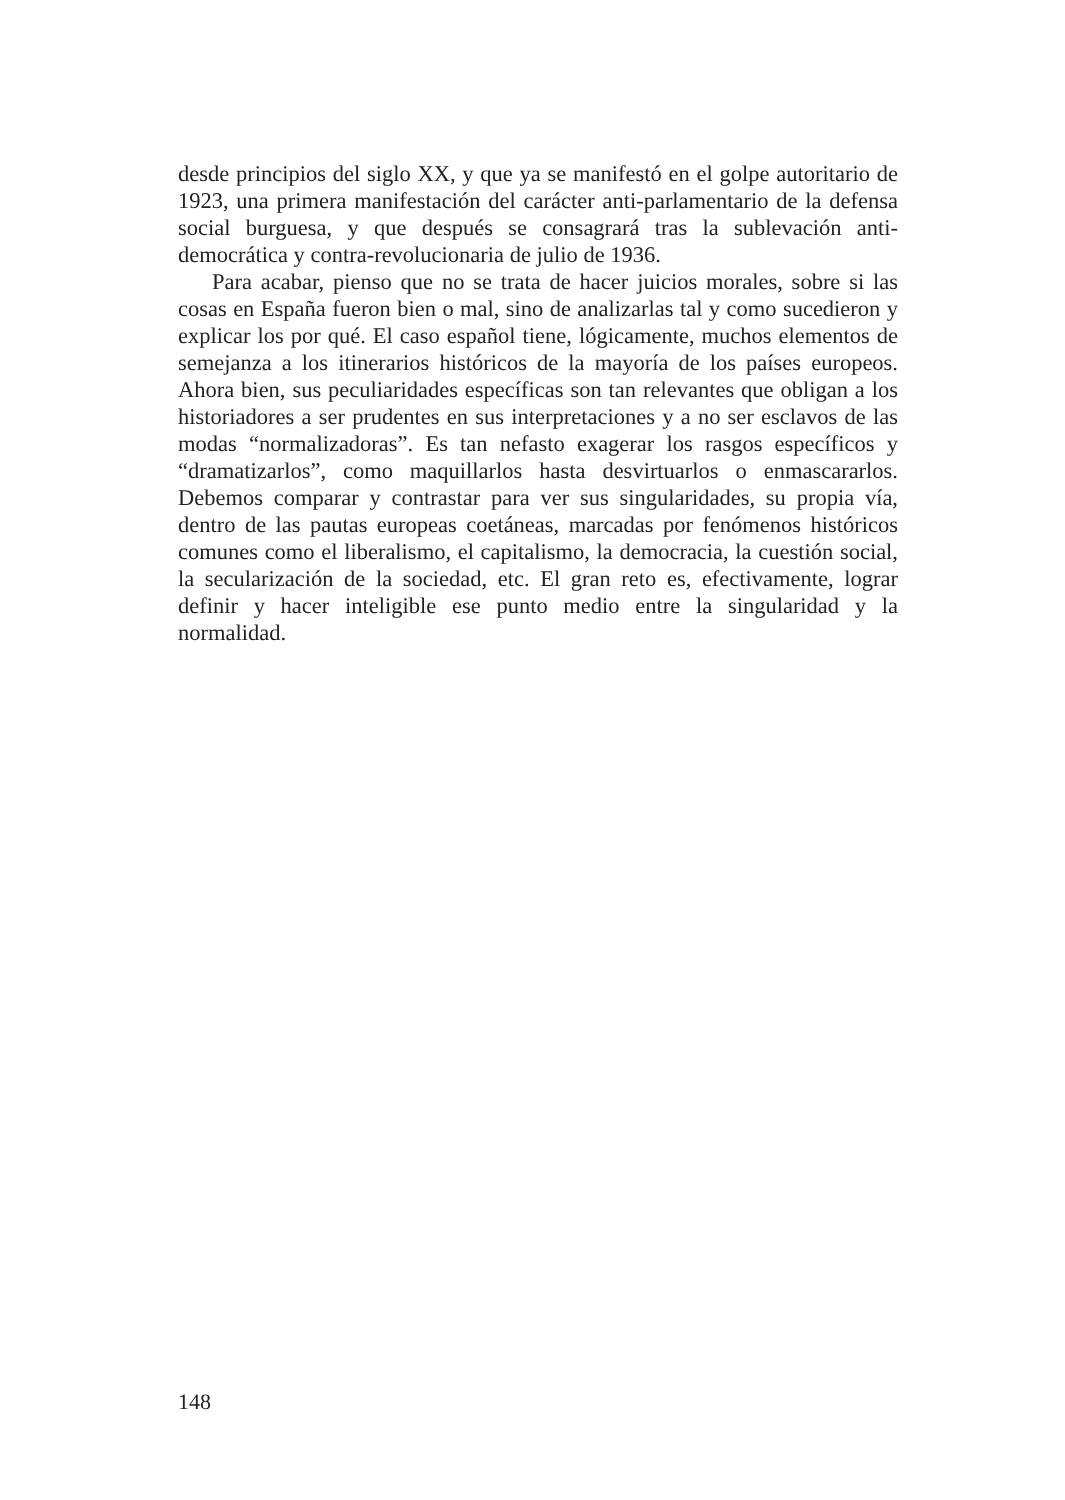desde principios del siglo XX, y que ya se manifestó en el golpe autoritario de 1923, una primera manifestación del carácter anti-parlamentario de la defensa social burguesa, y que después se consagrará tras la sublevación anti-democrática y contra-revolucionaria de julio de 1936.
Para acabar, pienso que no se trata de hacer juicios morales, sobre si las cosas en España fueron bien o mal, sino de analizarlas tal y como sucedieron y explicar los por qué. El caso español tiene, lógicamente, muchos elementos de semejanza a los itinerarios históricos de la mayoría de los países europeos. Ahora bien, sus peculiaridades específicas son tan relevantes que obligan a los historiadores a ser prudentes en sus interpretaciones y a no ser esclavos de las modas “normalizadoras”. Es tan nefasto exagerar los rasgos específicos y “dramatizarlos”, como maquillarlos hasta desvirtuarlos o enmascararlos. Debemos comparar y contrastar para ver sus singularidades, su propia vía, dentro de las pautas europeas coetáneas, marcadas por fenómenos históricos comunes como el liberalismo, el capitalismo, la democracia, la cuestión social, la secularización de la sociedad, etc. El gran reto es, efectivamente, lograr definir y hacer inteligible ese punto medio entre la singularidad y la normalidad.
148